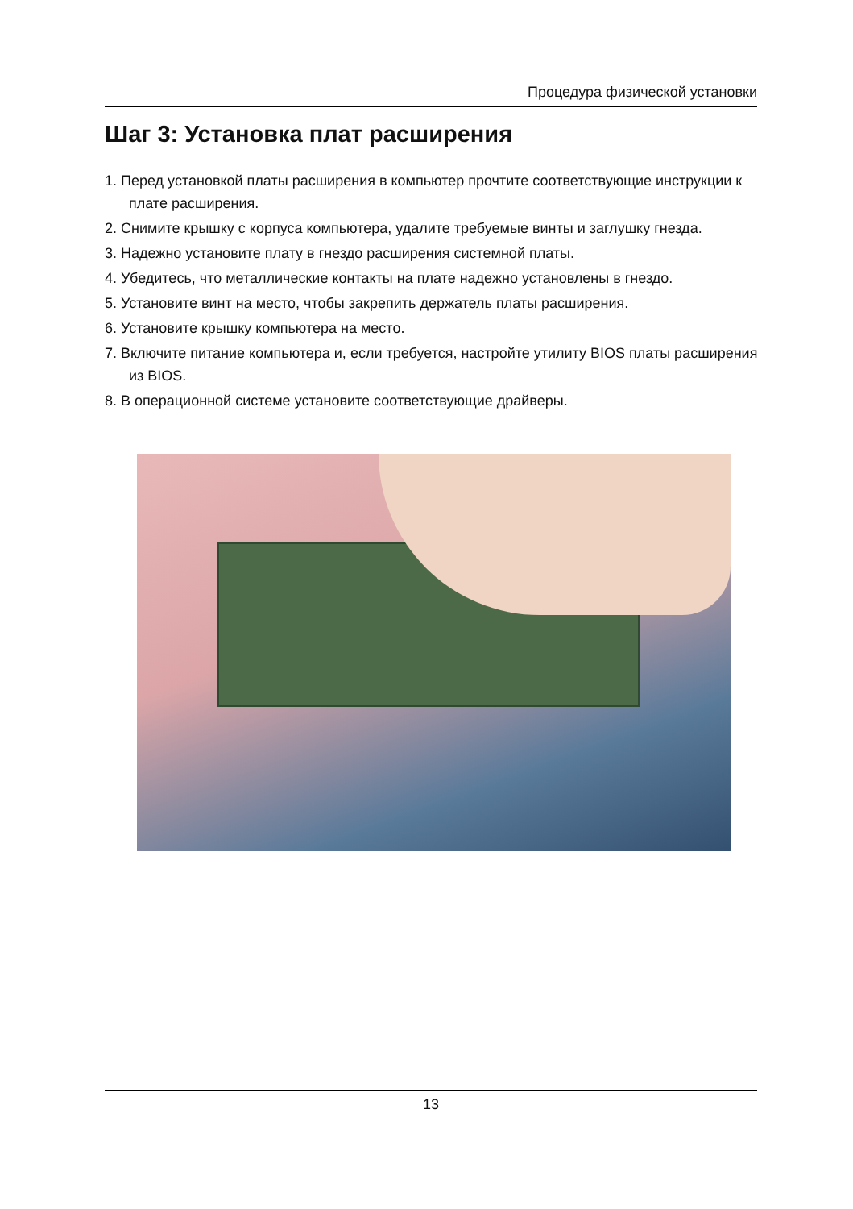Процедура физической установки
Шаг 3: Установка плат расширения
1. Перед установкой платы расширения в компьютер прочтите соответствующие инструкции к плате расширения.
2. Снимите крышку с корпуса компьютера, удалите требуемые винты и заглушку гнезда.
3. Надежно установите плату в гнездо расширения системной платы.
4. Убедитесь, что металлические контакты на плате надежно установлены в гнездо.
5. Установите винт на место, чтобы закрепить держатель платы расширения.
6. Установите крышку компьютера на место.
7. Включите питание компьютера и, если требуется, настройте утилиту BIOS платы расширения из BIOS.
8. В операционной системе установите соответствующие драйверы.
13